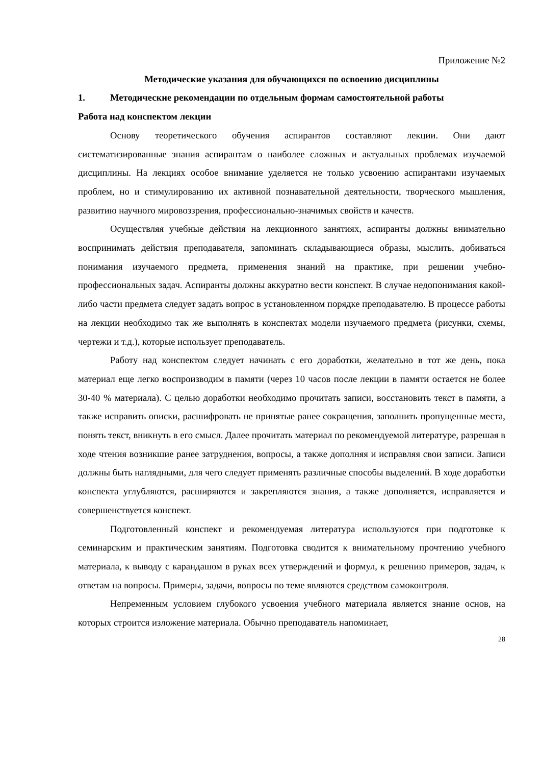Приложение №2
Методические указания для обучающихся по освоению дисциплины
1. Методические рекомендации по отдельным формам самостоятельной работы
Работа над конспектом лекции
Основу теоретического обучения аспирантов составляют лекции. Они дают систематизированные знания аспирантам о наиболее сложных и актуальных проблемах изучаемой дисциплины. На лекциях особое внимание уделяется не только усвоению аспирантами изучаемых проблем, но и стимулированию их активной познавательной деятельности, творческого мышления, развитию научного мировоззрения, профессионально-значимых свойств и качеств.
Осуществляя учебные действия на лекционного занятиях, аспиранты должны внимательно воспринимать действия преподавателя, запоминать складывающиеся образы, мыслить, добиваться понимания изучаемого предмета, применения знаний на практике, при решении учебно-профессиональных задач. Аспиранты должны аккуратно вести конспект. В случае недопонимания какой-либо части предмета следует задать вопрос в установленном порядке преподавателю. В процессе работы на лекции необходимо так же выполнять в конспектах модели изучаемого предмета (рисунки, схемы, чертежи и т.д.), которые использует преподаватель.
Работу над конспектом следует начинать с его доработки, желательно в тот же день, пока материал еще легко воспроизводим в памяти (через 10 часов после лекции в памяти остается не более 30-40 % материала). С целью доработки необходимо прочитать записи, восстановить текст в памяти, а также исправить описки, расшифровать не принятые ранее сокращения, заполнить пропущенные места, понять текст, вникнуть в его смысл. Далее прочитать материал по рекомендуемой литературе, разрешая в ходе чтения возникшие ранее затруднения, вопросы, а также дополняя и исправляя свои записи. Записи должны быть наглядными, для чего следует применять различные способы выделений. В ходе доработки конспекта углубляются, расширяются и закрепляются знания, а также дополняется, исправляется и совершенствуется конспект.
Подготовленный конспект и рекомендуемая литература используются при подготовке к семинарским и практическим занятиям. Подготовка сводится к внимательному прочтению учебного материала, к выводу с карандашом в руках всех утверждений и формул, к решению примеров, задач, к ответам на вопросы. Примеры, задачи, вопросы по теме являются средством самоконтроля.
Непременным условием глубокого усвоения учебного материала является знание основ, на которых строится изложение материала. Обычно преподаватель напоминает,
28